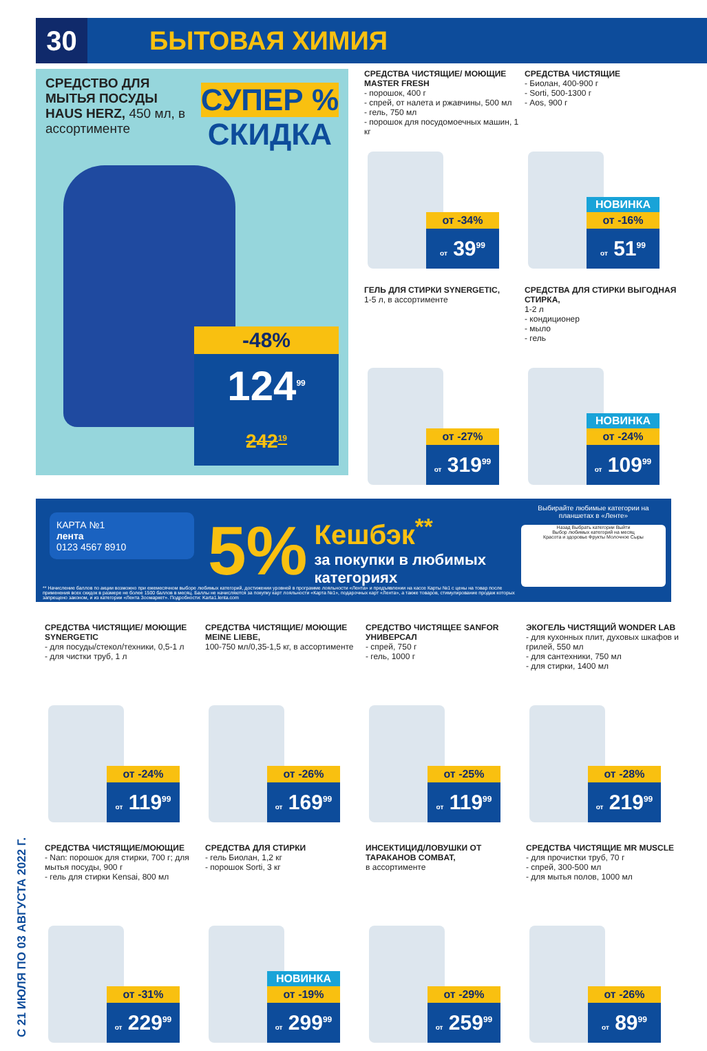30
БЫТОВАЯ ХИМИЯ
СРЕДСТВО ДЛЯ МЫТЬЯ ПОСУДЫ HAUS HERZ, 450 мл, в ассортименте
СУПЕР %
СКИДКА
-48%
124<sup>99</sup>
242<sup>19</sup>
СРЕДСТВА ЧИСТЯЩИЕ/ МОЮЩИЕ MASTER FRESH
- порошок, 400 г
- спрей, от налета и ржавчины, 500 мл
- гель, 750 мл
- порошок для посудомоечных машин, 1 кг
от -34%
от 39<sup>99</sup>
СРЕДСТВА ЧИСТЯЩИЕ
- Биолан, 400-900 г
- Sorti, 500-1300 г
- Aos, 900 г
НОВИНКА
от -16%
от 51<sup>99</sup>
ГЕЛЬ ДЛЯ СТИРКИ SYNERGETIC,
1-5 л, в ассортименте
от -27%
от 319<sup>99</sup>
СРЕДСТВА ДЛЯ СТИРКИ ВЫГОДНАЯ СТИРКА,
1-2 л
- кондиционер
- мыло
- гель
НОВИНКА
от -24%
от 109<sup>99</sup>
КАРТА №1
лента
0123 4567 8910
5%
Кешбэк<sup>**</sup>
за покупки в любимых категориях
Выбирайте любимые категории на планшетах в «Ленте»
Назад Выбрать категории Выйти
Выбор любимых категорий на месяц
Красота и здоровье Фрукты Молочное Сыры
** Начисление баллов по акции возможно при ежемесячном выборе любимых категорий, достижении уровней в программе лояльности «Лента» и предъявлении на кассе Карты №1 с цены на товар после применения всех скидок в размере не более 1500 баллов в месяц. Баллы не начисляются за покупку карт лояльности «Карта №1», подарочных карт «Лента», а также товаров, стимулирование продаж которых запрещено законом, и из категории «Лента Зоомаркет». Подробности: Karta1.lenta.com
СРЕДСТВА ЧИСТЯЩИЕ/ МОЮЩИЕ SYNERGETIC
- для посуды/стекол/техники, 0,5-1 л
- для чистки труб, 1 л
от -24%
от 119<sup>99</sup>
СРЕДСТВА ЧИСТЯЩИЕ/ МОЮЩИЕ MEINE LIEBE,
100-750 мл/0,35-1,5 кг, в ассортименте
от -26%
от 169<sup>99</sup>
СРЕДСТВО ЧИСТЯЩЕЕ SANFOR УНИВЕРСАЛ
- спрей, 750 г
- гель, 1000 г
от -25%
от 119<sup>99</sup>
ЭКОГЕЛЬ ЧИСТЯЩИЙ WONDER LAB
- для кухонных плит, духовых шкафов и грилей, 550 мл
- для сантехники, 750 мл
- для стирки, 1400 мл
от -28%
от 219<sup>99</sup>
СРЕДСТВА ЧИСТЯЩИЕ/МОЮЩИЕ
- Nan: порошок для стирки, 700 г; для мытья посуды, 900 г
- гель для стирки Kensai, 800 мл
от -31%
от 229<sup>99</sup>
СРЕДСТВА ДЛЯ СТИРКИ
- гель Биолан, 1,2 кг
- порошок Sorti, 3 кг
НОВИНКА
от -19%
от 299<sup>99</sup>
ИНСЕКТИЦИД/ЛОВУШКИ ОТ ТАРАКАНОВ COMBAT,
в ассортименте
от -29%
от 259<sup>99</sup>
СРЕДСТВА ЧИСТЯЩИЕ MR MUSCLE
- для прочистки труб, 70 г
- спрей, 300-500 мл
- для мытья полов, 1000 мл
от -26%
от 89<sup>99</sup>
С 21 ИЮЛЯ ПО 03 АВГУСТА 2022 Г.